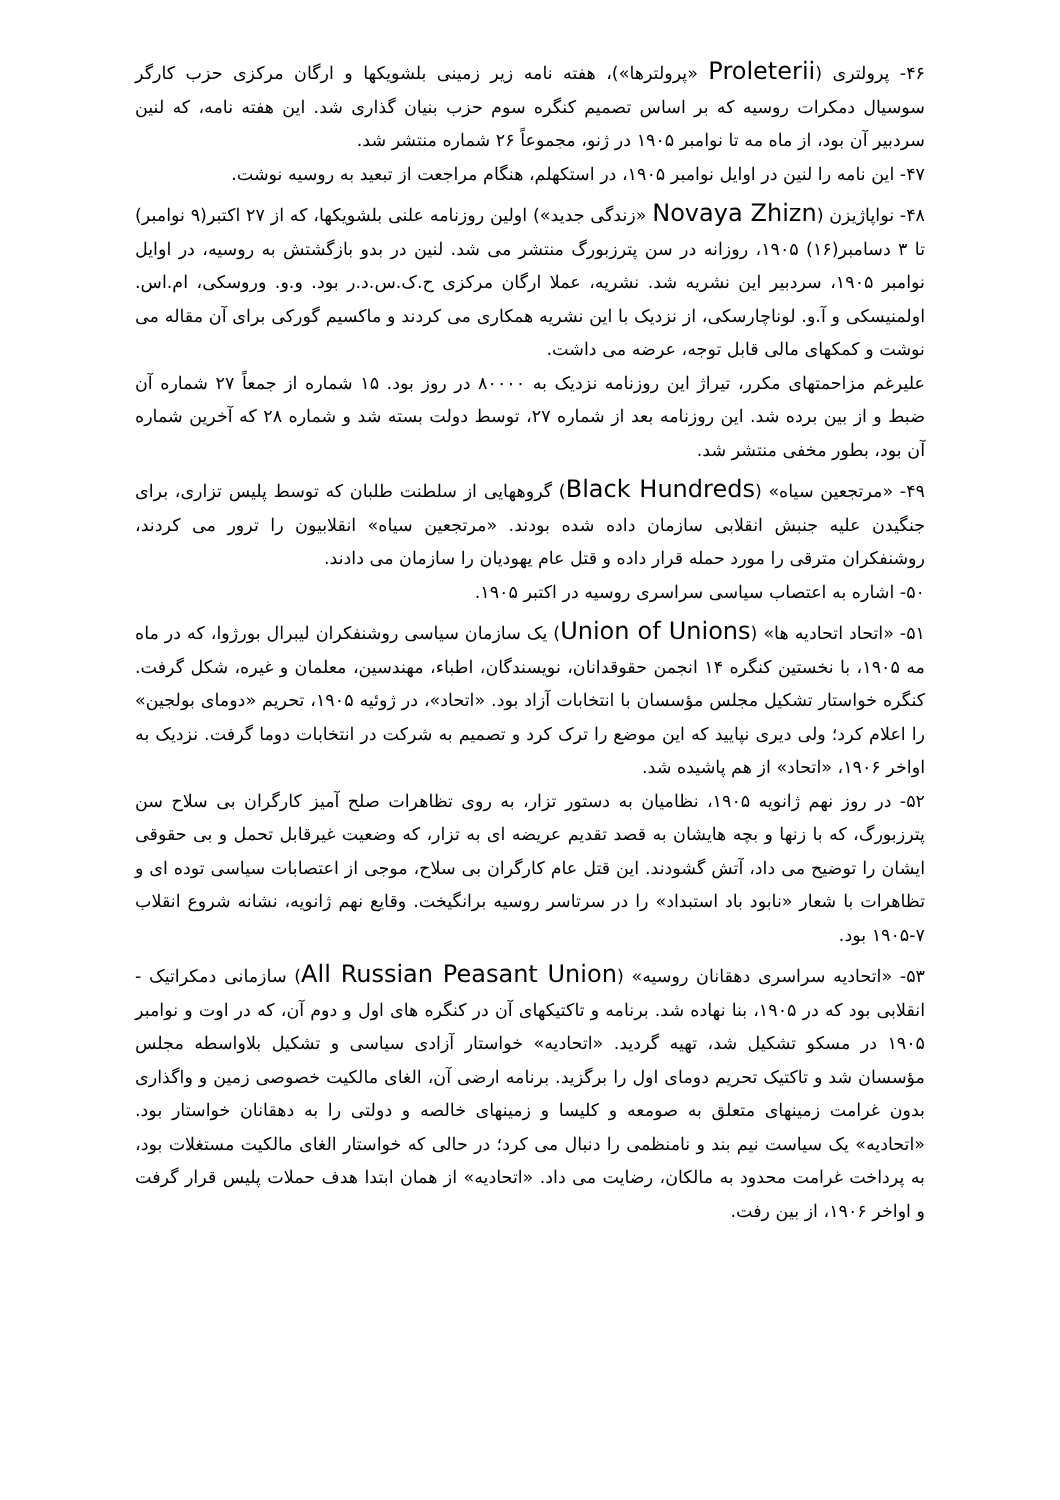۴۶- پرولتری (Proleterii «پرولترها»)، هفته نامه زیر زمینی بلشویکها و ارگان مرکزی حزب کارگر سوسیال دمکرات روسیه که بر اساس تصمیم کنگره سوم حزب بنیان گذاری شد. این هفته نامه، که لنین سردبیر آن بود، از ماه مه تا نوامبر ۱۹۰۵ در ژنو، مجموعاً ۲۶ شماره منتشر شد.
۴۷- این نامه را لنین در اوایل نوامبر ۱۹۰۵، در استکهلم، هنگام مراجعت از تبعید به روسیه نوشت.
۴۸- نواپاژیزن (Novaya Zhizn «زندگی جدید») اولین روزنامه علنی بلشویکها، که از ۲۷ اکتبر(۹ نوامبر) تا ۳ دسامبر(۱۶) ۱۹۰۵، روزانه در سن پترزبورگ منتشر می شد. لنین در بدو بازگشتش به روسیه، در اوایل نوامبر ۱۹۰۵، سردبیر این نشریه شد. نشریه، عملا ارگان مرکزی ح.ک.س.د.ر بود. و.و. وروسکی، ام.اس. اولمنیسکی و آ.و. لوناچارسکی، از نزدیک با این نشریه همکاری می کردند و ماکسیم گورکی برای آن مقاله می نوشت و کمکهای مالی قابل توجه، عرضه می داشت.
علیرغم مزاحمتهای مکرر، تیراژ این روزنامه نزدیک به ۸۰۰۰۰ در روز بود. ۱۵ شماره از جمعاً ۲۷ شماره آن ضبط و از بین برده شد. این روزنامه بعد از شماره ۲۷، توسط دولت بسته شد و شماره ۲۸ که آخرین شماره آن بود، بطور مخفی منتشر شد.
۴۹- «مرتجعین سیاه» (Black Hundreds) گروههایی از سلطنت طلبان که توسط پلیس تزاری، برای جنگیدن علیه جنبش انقلابی سازمان داده شده بودند. «مرتجعین سیاه» انقلابیون را ترور می کردند، روشنفکران مترقی را مورد حمله قرار داده و قتل عام یهودیان را سازمان می دادند.
۵۰- اشاره به اعتصاب سیاسی سراسری روسیه در اکتبر ۱۹۰۵.
۵۱- «اتحاد اتحادیه ها» (Union of Unions) یک سازمان سیاسی روشنفکران لیبرال بورژوا، که در ماه مه ۱۹۰۵، با نخستین کنگره ۱۴ انجمن حقوقدانان، نویسندگان، اطباء، مهندسین، معلمان و غیره، شکل گرفت. کنگره خواستار تشکیل مجلس مؤسسان با انتخابات آزاد بود. «اتحاد»، در ژوئیه ۱۹۰۵، تحریم «دومای بولجین» را اعلام کرد؛ ولی دیری نپایید که این موضع را ترک کرد و تصمیم به شرکت در انتخابات دوما گرفت. نزدیک به اواخر ۱۹۰۶، «اتحاد» از هم پاشیده شد.
۵۲- در روز نهم ژانویه ۱۹۰۵، نظامیان به دستور تزار، به روی تظاهرات صلح آمیز کارگران بی سلاح سن پترزبورگ، که با زنها و بچه هایشان به قصد تقدیم عریضه ای به تزار، که وضعیت غیرقابل تحمل و بی حقوقی ایشان را توضیح می داد، آتش گشودند. این قتل عام کارگران بی سلاح، موجی از اعتصابات سیاسی توده ای و تظاهرات با شعار «نابود باد استبداد» را در سرتاسر روسیه برانگیخت. وقایع نهم ژانویه، نشانه شروع انقلاب ۷-۱۹۰۵ بود.
۵۳- «اتحادیه سراسری دهقانان روسیه» (All Russian Peasant Union) سازمانی دمکراتیک - انقلابی بود که در ۱۹۰۵، بنا نهاده شد. برنامه و تاکتیکهای آن در کنگره های اول و دوم آن، که در اوت و نوامبر ۱۹۰۵ در مسکو تشکیل شد، تهیه گردید. «اتحادیه» خواستار آزادی سیاسی و تشکیل بلاواسطه مجلس مؤسسان شد و تاکتیک تحریم دومای اول را برگزید. برنامه ارضی آن، الغای مالکیت خصوصی زمین و واگذاری بدون غرامت زمینهای متعلق به صومعه و کلیسا و زمینهای خالصه و دولتی را به دهقانان خواستار بود. «اتحادیه» یک سیاست نیم بند و نامنظمی را دنبال می کرد؛ در حالی که خواستار الغای مالکیت مستغلات بود، به پرداخت غرامت محدود به مالکان، رضایت می داد. «اتحادیه» از همان ابتدا هدف حملات پلیس قرار گرفت و اواخر ۱۹۰۶، از بین رفت.